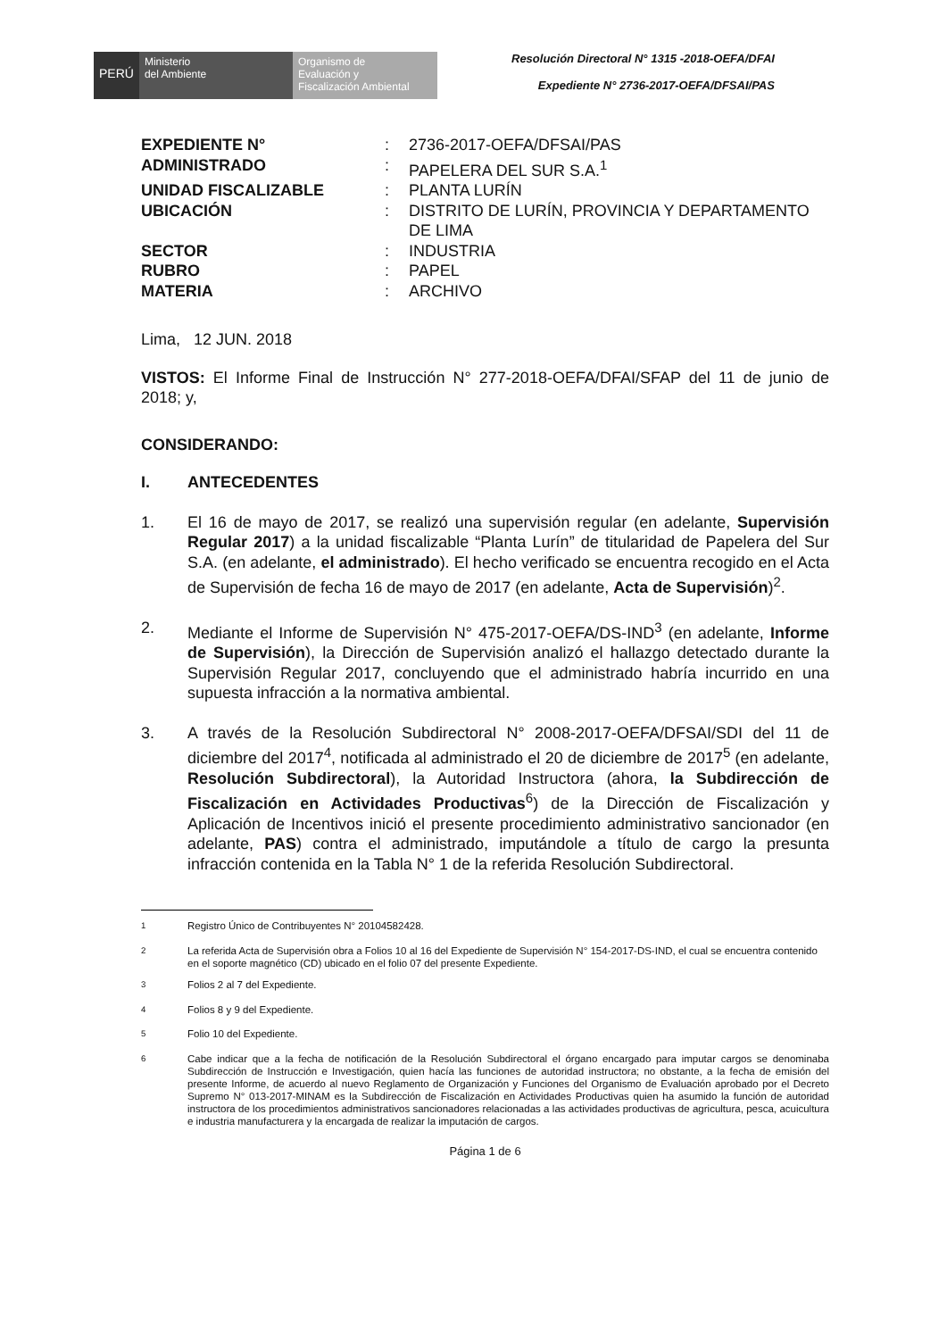PERÚ
Ministerio
del Ambiente
Organismo de
Evaluación y
Fiscalización Ambiental
Resolución Directoral N° 1315 -2018-OEFA/DFAI
Expediente N° 2736-2017-OEFA/DFSAI/PAS
| EXPEDIENTE N° | : | 2736-2017-OEFA/DFSAI/PAS |
| ADMINISTRADO | : | PAPELERA DEL SUR S.A.<sup>1</sup> |
| UNIDAD FISCALIZABLE | : | PLANTA LURÍN |
| UBICACIÓN | : | DISTRITO DE LURÍN, PROVINCIA Y DEPARTAMENTO DE LIMA |
| SECTOR | : | INDUSTRIA |
| RUBRO | : | PAPEL |
| MATERIA | : | ARCHIVO |
Lima, 12 JUN. 2018
VISTOS: El Informe Final de Instrucción N° 277-2018-OEFA/DFAI/SFAP del 11 de junio de 2018; y,
CONSIDERANDO:
I. ANTECEDENTES
1. El 16 de mayo de 2017, se realizó una supervisión regular (en adelante, Supervisión Regular 2017) a la unidad fiscalizable “Planta Lurín” de titularidad de Papelera del Sur S.A. (en adelante, el administrado). El hecho verificado se encuentra recogido en el Acta de Supervisión de fecha 16 de mayo de 2017 (en adelante, Acta de Supervisión)<sup>2</sup>.
2. Mediante el Informe de Supervisión N° 475-2017-OEFA/DS-IND<sup>3</sup> (en adelante, Informe de Supervisión), la Dirección de Supervisión analizó el hallazgo detectado durante la Supervisión Regular 2017, concluyendo que el administrado habría incurrido en una supuesta infracción a la normativa ambiental.
3. A través de la Resolución Subdirectoral N° 2008-2017-OEFA/DFSAI/SDI del 11 de diciembre del 2017<sup>4</sup>, notificada al administrado el 20 de diciembre de 2017<sup>5</sup> (en adelante, Resolución Subdirectoral), la Autoridad Instructora (ahora, la Subdirección de Fiscalización en Actividades Productivas<sup>6</sup>) de la Dirección de Fiscalización y Aplicación de Incentivos inició el presente procedimiento administrativo sancionador (en adelante, PAS) contra el administrado, imputándole a título de cargo la presunta infracción contenida en la Tabla N° 1 de la referida Resolución Subdirectoral.
<sup>1</sup> Registro Único de Contribuyentes N° 20104582428.
<sup>2</sup> La referida Acta de Supervisión obra a Folios 10 al 16 del Expediente de Supervisión N° 154-2017-DS-IND, el cual se encuentra contenido en el soporte magnético (CD) ubicado en el folio 07 del presente Expediente.
<sup>3</sup> Folios 2 al 7 del Expediente.
<sup>4</sup> Folios 8 y 9 del Expediente.
<sup>5</sup> Folio 10 del Expediente.
<sup>6</sup> Cabe indicar que a la fecha de notificación de la Resolución Subdirectoral el órgano encargado para imputar cargos se denominaba Subdirección de Instrucción e Investigación, quien hacía las funciones de autoridad instructora; no obstante, a la fecha de emisión del presente Informe, de acuerdo al nuevo Reglamento de Organización y Funciones del Organismo de Evaluación aprobado por el Decreto Supremo N° 013-2017-MINAM es la Subdirección de Fiscalización en Actividades Productivas quien ha asumido la función de autoridad instructora de los procedimientos administrativos sancionadores relacionadas a las actividades productivas de agricultura, pesca, acuicultura e industria manufacturera y la encargada de realizar la imputación de cargos.
Página 1 de 6